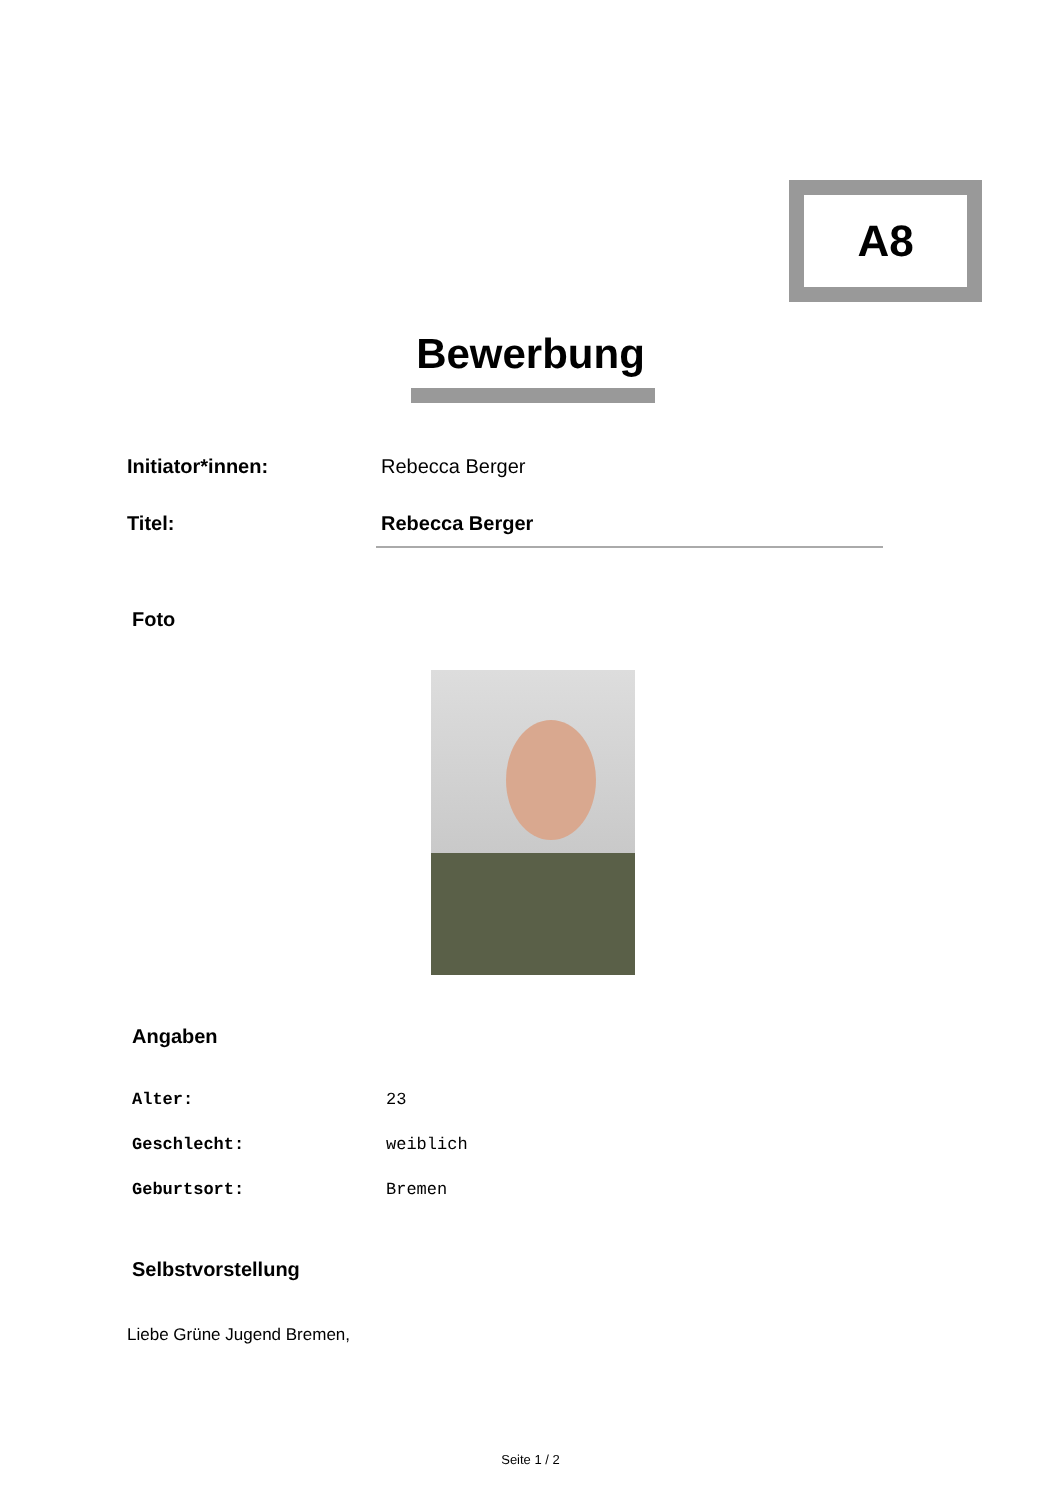A8
Bewerbung
| Initiator*innen: | Rebecca Berger |
| Titel: | Rebecca Berger |
Foto
Angaben
| Alter: | 23 |
| Geschlecht: | weiblich |
| Geburtsort: | Bremen |
Selbstvorstellung
Liebe Grüne Jugend Bremen,
Seite 1 / 2